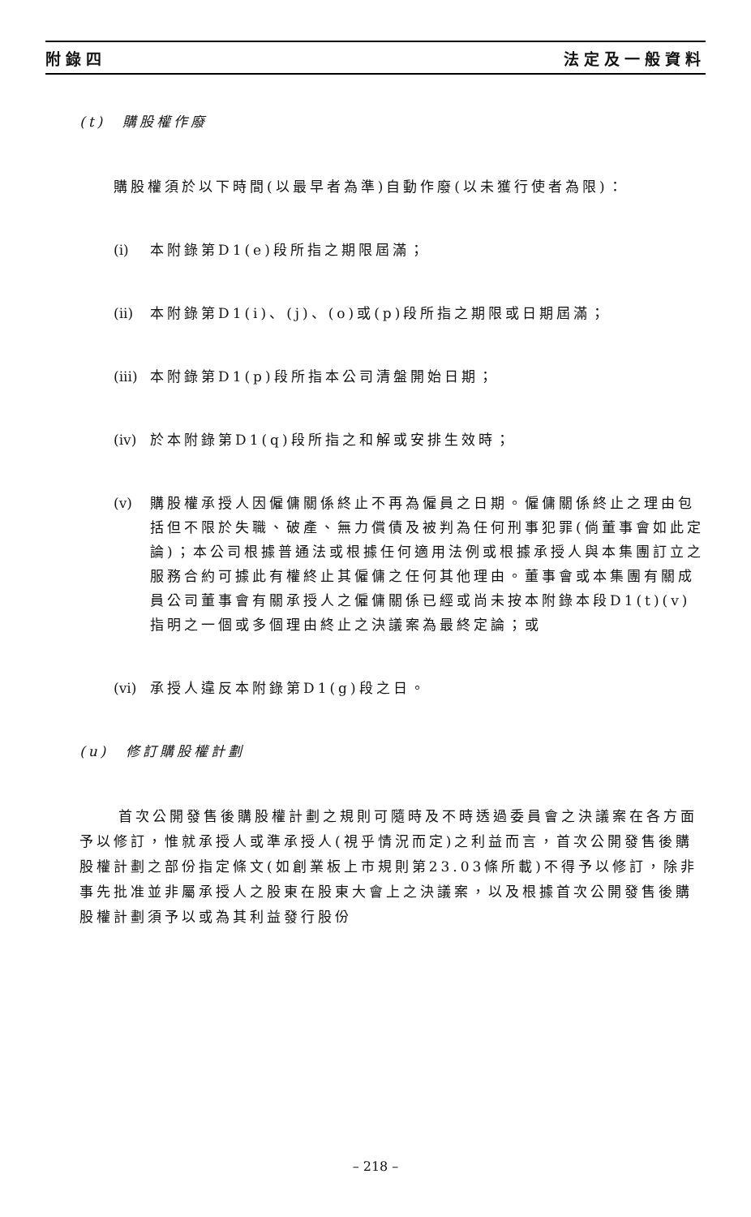附錄四 法定及一般資料
(t)　購股權作廢
購股權須於以下時間(以最早者為準)自動作廢(以未獲行使者為限)：
(i) 本附錄第D1(e)段所指之期限屆滿；
(ii) 本附錄第D1(i)、(j)、(o)或(p)段所指之期限或日期屆滿；
(iii) 本附錄第D1(p)段所指本公司清盤開始日期；
(iv) 於本附錄第D1(q)段所指之和解或安排生效時；
(v) 購股權承授人因僱傭關係終止不再為僱員之日期。僱傭關係終止之理由包括但不限於失職、破產、無力償債及被判為任何刑事犯罪(倘董事會如此定論)；本公司根據普通法或根據任何適用法例或根據承授人與本集團訂立之服務合約可據此有權終止其僱傭之任何其他理由。董事會或本集團有關成員公司董事會有關承授人之僱傭關係已經或尚未按本附錄本段D1(t)(v)指明之一個或多個理由終止之決議案為最終定論；或
(vi) 承授人違反本附錄第D1(g)段之日。
(u)　修訂購股權計劃
首次公開發售後購股權計劃之規則可隨時及不時透過委員會之決議案在各方面予以修訂，惟就承授人或準承授人(視乎情況而定)之利益而言，首次公開發售後購股權計劃之部份指定條文(如創業板上市規則第23.03條所載)不得予以修訂，除非事先批准並非屬承授人之股東在股東大會上之決議案，以及根據首次公開發售後購股權計劃須予以或為其利益發行股份
– 218 –